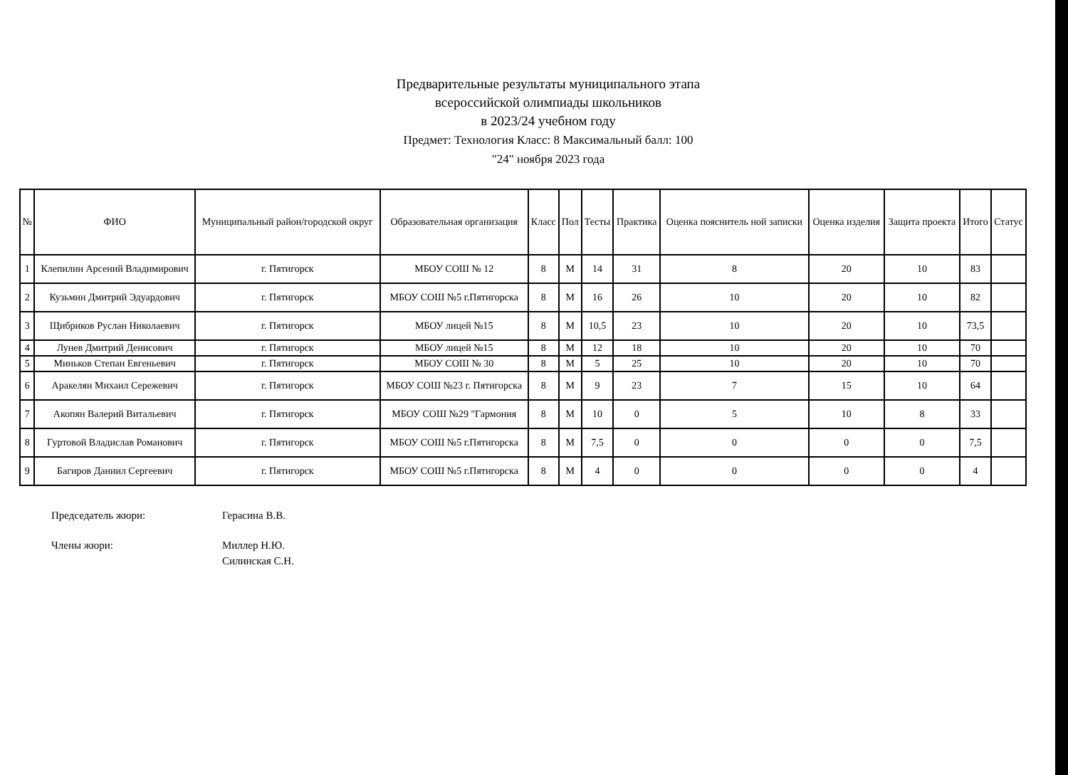Предварительные результаты муниципального этапа
всероссийской олимпиады школьников
в 2023/24 учебном году
Предмет: Технология Класс: 8 Максимальный балл: 100
"24" ноября 2023 года
| № | ФИО | Муниципальный район/городской округ | Образовательная организация | Класс | Пол | Тесты | Практика | Оценка пояснитель ной записки | Оценка изделия | Защита проекта | Итого | Статус |
| --- | --- | --- | --- | --- | --- | --- | --- | --- | --- | --- | --- | --- |
| 1 | Клепилин Арсений Владимирович | г. Пятигорск | МБОУ СОШ № 12 | 8 | М | 14 | 31 | 8 | 20 | 10 | 83 | |
| 2 | Кузьмин Дмитрий Эдуардович | г. Пятигорск | МБОУ СОШ №5 г.Пятигорска | 8 | М | 16 | 26 | 10 | 20 | 10 | 82 | |
| 3 | Щибриков Руслан Николаевич | г. Пятигорск | МБОУ лицей №15 | 8 | М | 10,5 | 23 | 10 | 20 | 10 | 73,5 | |
| 4 | Лунев Дмитрий Денисович | г. Пятигорск | МБОУ лицей №15 | 8 | М | 12 | 18 | 10 | 20 | 10 | 70 | |
| 5 | Миньков Степан Евгеньевич | г. Пятигорск | МБОУ СОШ № 30 | 8 | М | 5 | 25 | 10 | 20 | 10 | 70 | |
| 6 | Аракелян Михаил Сережевич | г. Пятигорск | МБОУ СОШ №23 г. Пятигорска | 8 | М | 9 | 23 | 7 | 15 | 10 | 64 | |
| 7 | Акопян Валерий Витальевич | г. Пятигорск | МБОУ СОШ №29 "Гармония | 8 | М | 10 | 0 | 5 | 10 | 8 | 33 | |
| 8 | Гуртовой Владислав Романович | г. Пятигорск | МБОУ СОШ №5 г.Пятигорска | 8 | М | 7,5 | 0 | 0 | 0 | 0 | 7,5 | |
| 9 | Багиров Даниил Сергеевич | г. Пятигорск | МБОУ СОШ №5 г.Пятигорска | 8 | М | 4 | 0 | 0 | 0 | 0 | 4 | |
Председатель жюри: Герасина В.В.
Члены жюри: Миллер Н.Ю.
Силинская С.Н.